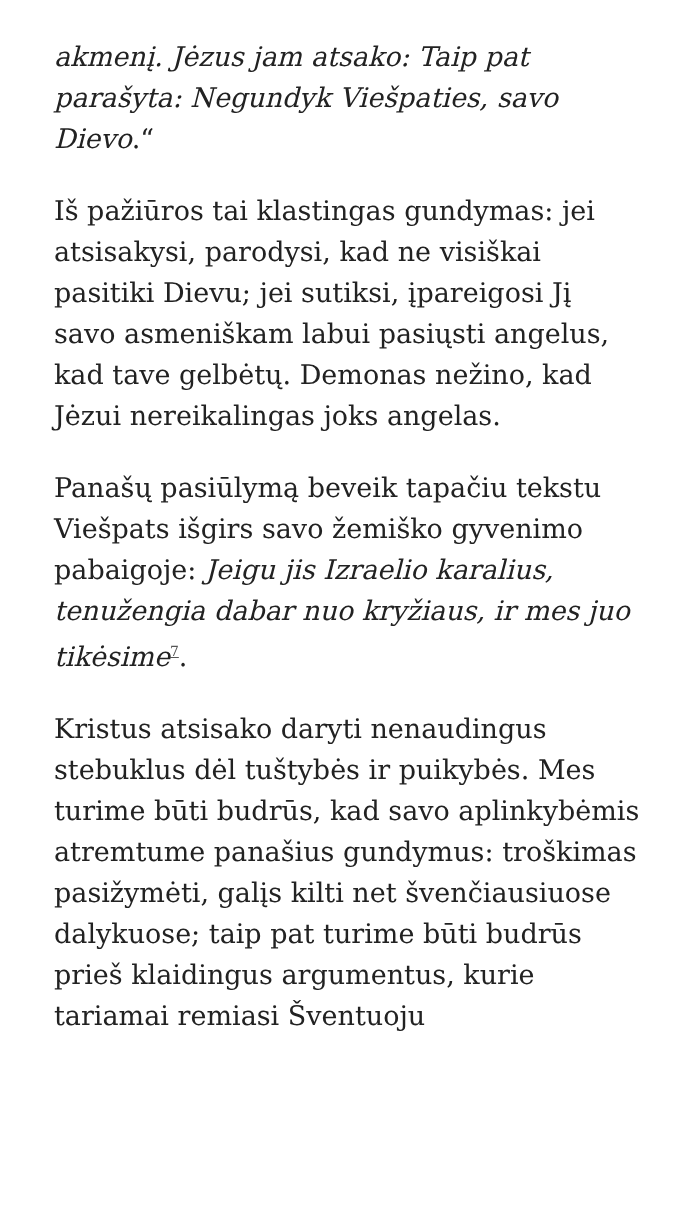akmenį. Jėzus jam atsako: Taip pat parašyta: Negundyk Viešpaties, savo Dievo.“
Iš pažiūros tai klastingas gundymas: jei atsisakysi, parodysi, kad ne visiškai pasitiki Dievu; jei sutiksi, įpareigosi Jį savo asmeniškam labui pasiųsti angelus, kad tave gelbėtų. Demonas nežino, kad Jėzui nereikalingas joks angelas.
Panašų pasiūlymą beveik tapačiu tekstu Viešpats išgirs savo žemiško gyvenimo pabaigoje: Jeigu jis Izraelio karalius, tenužengia dabar nuo kryžiaus, ir mes juo tikėsime<sup>7</sup>.
Kristus atsisako daryti nenaudingus stebuklus dėl tuštybės ir puikybės. Mes turime būti budrūs, kad savo aplinkybėmis atremtume panašius gundymus: troškimas pasižymėti, galįs kilti net švenčiausiuose dalykuose; taip pat turime būti budrūs prieš klaidingus argumentus, kurie tariamai remiasi Šventuoju